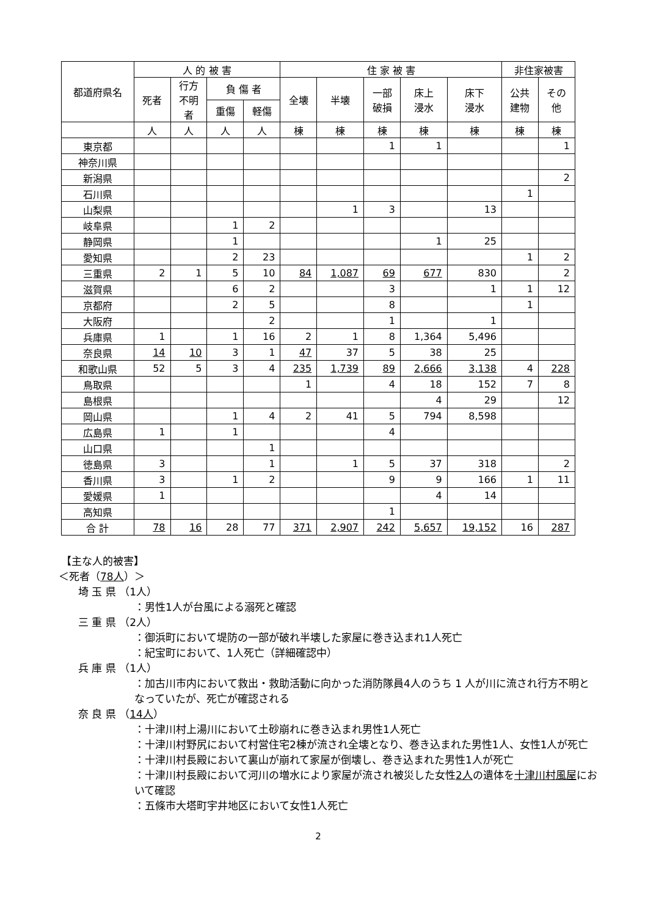| 都道府県名 | 人 的 被 害 | | | | 住 家 被 害 | | | | | 非住家被害 | |
| --- | --- | --- | --- | --- | --- | --- | --- | --- | --- | --- | --- |
| | 死者 | 行方 不明 者 | 負 傷 者 | | 全壊 | 半壊 | 一部 破損 | 床上 浸水 | 床下 浸水 | 公共 建物 | その 他 |
| | | | 重傷 | 軽傷 | | | | | | | |
| | 人 | 人 | 人 | 人 | 棟 | 棟 | 棟 | 棟 | 棟 | 棟 | 棟 |
| 東京都 | | | | | | | 1 | 1 | | | 1 |
| 神奈川県 | | | | | | | | | | | |
| 新潟県 | | | | | | | | | | | 2 |
| 石川県 | | | | | | | | | | 1 | |
| 山梨県 | | | | | | 1 | 3 | | 13 | | |
| 岐阜県 | | | 1 | 2 | | | | | | | |
| 静岡県 | | | 1 | | | | | 1 | 25 | | |
| 愛知県 | | | 2 | 23 | | | | | | 1 | 2 |
| 三重県 | 2 | 1 | 5 | 10 | 84 | 1,087 | 69 | 677 | 830 | | 2 |
| 滋賀県 | | | 6 | 2 | | | 3 | | 1 | 1 | 12 |
| 京都府 | | | 2 | 5 | | | 8 | | | 1 | |
| 大阪府 | | | | 2 | | | 1 | | 1 | | |
| 兵庫県 | 1 | | 1 | 16 | 2 | 1 | 8 | 1,364 | 5,496 | | |
| 奈良県 | 14 | 10 | 3 | 1 | 47 | 37 | 5 | 38 | 25 | | |
| 和歌山県 | 52 | 5 | 3 | 4 | 235 | 1,739 | 89 | 2,666 | 3,138 | 4 | 228 |
| 鳥取県 | | | | | 1 | | 4 | 18 | 152 | 7 | 8 |
| 島根県 | | | | | | | | 4 | 29 | | 12 |
| 岡山県 | | | 1 | 4 | 2 | 41 | 5 | 794 | 8,598 | | |
| 広島県 | 1 | | 1 | | | | 4 | | | | |
| 山口県 | | | | 1 | | | | | | | |
| 徳島県 | 3 | | | 1 | | 1 | 5 | 37 | 318 | | 2 |
| 香川県 | 3 | | 1 | 2 | | | 9 | 9 | 166 | 1 | 11 |
| 愛媛県 | 1 | | | | | | | 4 | 14 | | |
| 高知県 | | | | | | | 1 | | | | |
| 合 計 | 78 | 16 | 28 | 77 | 371 | 2,907 | 242 | 5,657 | 19,152 | 16 | 287 |
【主な人的被害】
＜死者（78人）＞
埼 玉 県 （1人）
：男性1人が台風による溺死と確認
三 重 県 （2人）
：御浜町において堤防の一部が破れ半壊した家屋に巻き込まれ1人死亡
：紀宝町において、1人死亡（詳細確認中）
兵 庫 県 （1人）
：加古川市内において救出・救助活動に向かった消防隊員4人のうち 1 人が川に流され行方不明となっていたが、死亡が確認される
奈 良 県 （14人）
：十津川村上湯川において土砂崩れに巻き込まれ男性1人死亡
：十津川村野尻において村営住宅2棟が流され全壊となり、巻き込まれた男性1人、女性1人が死亡
：十津川村長殿において裏山が崩れて家屋が倒壊し、巻き込まれた男性1人が死亡
：十津川村長殿において河川の増水により家屋が流され被災した女性2人の遺体を十津川村風屋において確認
：五條市大塔町宇井地区において女性1人死亡
2